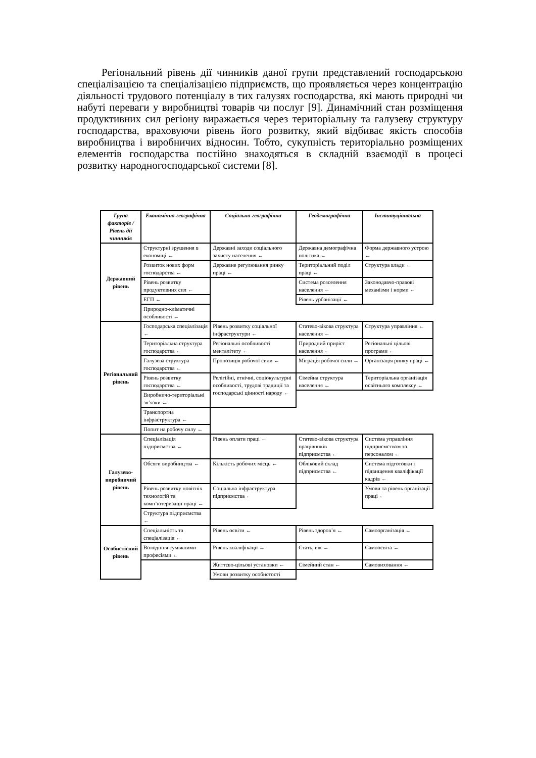Регіональний рівень дії чинників даної групи представлений господарською спеціалізацією та спеціалізацією підприємств, що проявляється через концентрацію діяльності трудового потенціалу в тих галузях господарства, які мають природні чи набуті переваги у виробництві товарів чи послуг [9]. Динамічний стан розміщення продуктивних сил регіону виражається через територіальну та галузеву структуру господарства, враховуючи рівень його розвитку, який відбиває якість способів виробництва і виробничих відносин. Тобто, сукупність територіально розміщених елементів господарства постійно знаходяться в складній взаємодії в процесі розвитку народногосподарської системи [8].
| Група факторів / Рівень дії чинників | Економічно-географічна | Соціально-географічна | Геодемографічна | Інституціональна |
| --- | --- | --- | --- | --- |
| Державний рівень | Структурні зрушення в економіці ← | Державні заходи соціального захисту населення ← | Державна демографічна політика ← | Форма державного устрою ← |
| | Розвиток нових форм господарства ← | Державне регулювання ринку праці ← | Територіальний поділ праці ← | Структура влади ← |
| | Рівень розвитку продуктивних сил ← | | Система розселення населення ← | Законодавчо-правові механізми і норми ← |
| | ЕГП ← | | Рівень урбанізації ← | |
| | Природно-кліматичні особливості ← | | | |
| Регіональний рівень | Господарська спеціалізація ← | Рівень розвитку соціальної інфраструктури ← | Статево-вікова структура населення ← | Структура управління ← |
| | Територіальна структура господарства ← | Регіональні особливості менталітету ← | Природний приріст населення ← | Регіональні цільові програми ← |
| | Галузева структура господарства ← | Пропозиція робочої сили ← | Міграція робочої сили ← | Організація ринку праці ← |
| | Рівень розвитку господарства ← | Релігійні, етнічні, соціокультурні особливості, трудові традиції та господарські цінності народу ← | Сімейна структура населення ← | Територіальна організація освітнього комплексу ← |
| | Виробничо-територіальні зв’язки ← | | | |
| | Транспортна інфраструктура ← | | | |
| | Попит на робочу силу ← | | | |
| Галузево-виробничий рівень | Спеціалізація підприємства ← | Рівень оплати праці ← | Статево-вікова структура працівників підприємства ← | Система управління підприємством та персоналом ← |
| | Обсяги виробництва ← | Кількість робочих місць ← | Обліковий склад підприємства ← | Система підготовки і підвищення кваліфікації кадрів ← |
| | Рівень розвитку новітніх технологій та комп’ютеризації праці ← | Соціальна інфраструктура підприємства ← | | Умови та рівень організації праці ← |
| | Структура підприємства ← | | | |
| Особистісний рівень | Спеціальність та спеціалізація ← | Рівень освіти ← | Рівень здоров’я ← | Самоорганізація ← |
| | Володіння суміжними професіями ← | Рівень кваліфікації ← | Стать, вік ← | Самоосвіта ← |
| | | Життєво-цільові установки ← | Сімейний стан ← | Самовиховання ← |
| | | Умови розвитку особистості | | |